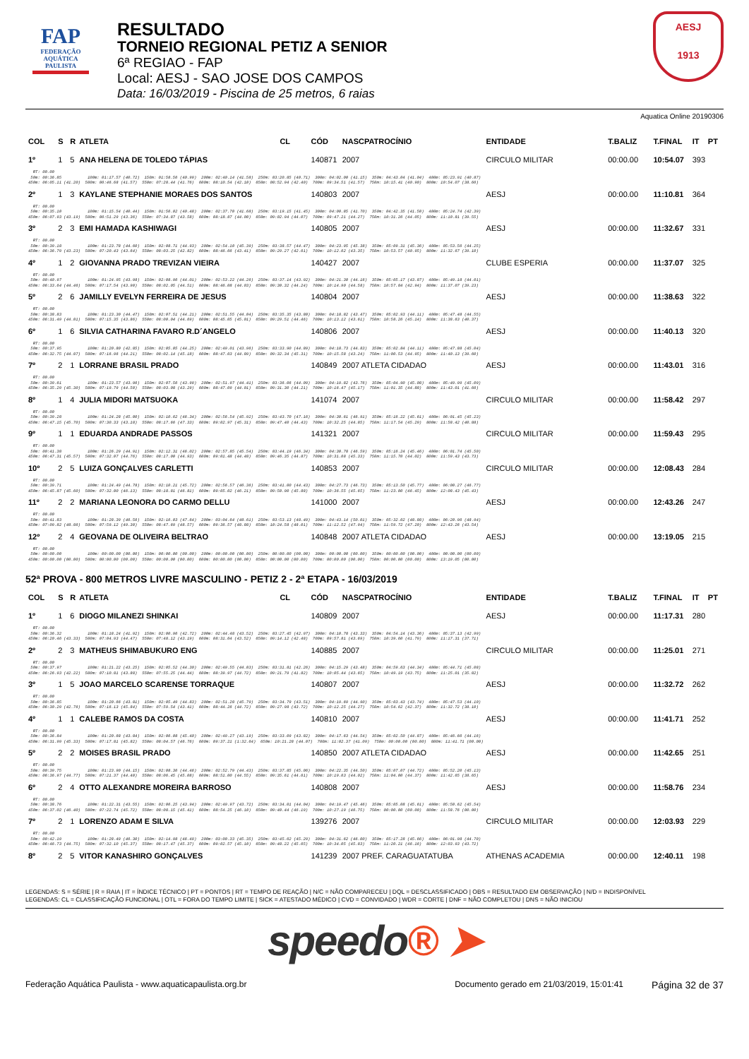FAP
FEDERAÇÃO
AQUÁTICA
PAULISTA
RESULTADO
TORNEIO REGIONAL PETIZ A SENIOR
6ª REGIAO - FAP
Local: AESJ - SAO JOSE DOS CAMPOS
Data: 16/03/2019 - Piscina de 25 metros, 6 raias
AESJ
1913
Aquatica Online 20190306
| COL | S | R | ATLETA | CL | CÓD | NASCPATROCÍNIO | ENTIDADE | T.BALIZ | T.FINAL | IT | PT |
| --- | --- | --- | --- | --- | --- | --- | --- | --- | --- | --- | --- |
| 1º | 1 | 5 | ANA HELENA DE TOLEDO TÁPIAS | | 140871 | 2007 | CIRCULO MILITAR | 00:00.00 | 10:54.07 | 393 | |
| RT: 00.00 50m: 00:36.85 100m: 01:17.57 (40.72) 150m: 01:58.56 (40.99) 200m: 02:40.14 (41.58) 250m: 03:20.85 (40.71) 300m: 04:02.00 (41.15) 350m: 04:43.04 (41.04) 400m: 05:23.91 (40.87) 450m: 06:05.11 (41.20) 500m: 06:46.68 (41.57) 550m: 07:28.44 (41.76) 600m: 08:10.54 (42.10) 650m: 08:52.94 (42.40) 700m: 09:34.51 (41.57) 750m: 10:15.41 (40.90) 800m: 10:54.07 (38.66) | | | | | | | | | | | |
| 2º | 1 | 3 | KAYLANE STEPHANIE MORAES DOS SANTOS | | 140803 | 2007 | AESJ | 00:00.00 | 11:10.81 | 364 | |
| RT: 00.00 50m: 00:35.10 100m: 01:15.54 (40.44) 150m: 01:56.02 (40.48) 200m: 02:37.70 (41.68) 250m: 03:19.15 (41.45) 300m: 04:00.85 (41.70) 350m: 04:42.35 (41.50) 400m: 05:24.74 (42.39) 450m: 06:07.93 (43.19) 500m: 06:51.29 (43.36) 550m: 07:34.87 (43.58) 600m: 08:18.87 (44.00) 650m: 09:02.94 (44.07) 700m: 09:47.21 (44.27) 750m: 10:31.26 (44.05) 800m: 11:10.81 (39.55) | | | | | | | | | | | |
| 3º | 2 | 3 | EMI HAMADA KASHIWAGI | | 140805 | 2007 | AESJ | 00:00.00 | 11:32.67 | 331 | |
| RT: 00.00 50m: 00:39.18 100m: 01:23.78 (44.60) 150m: 02:08.71 (44.93) 200m: 02:54.10 (45.39) 250m: 03:38.57 (44.47) 300m: 04:23.95 (45.38) 350m: 05:09.31 (45.36) 400m: 05:53.56 (44.25) 450m: 06:36.79 (43.23) 500m: 07:20.43 (43.64) 550m: 08:03.25 (42.82) 600m: 08:46.66 (43.41) 650m: 09:29.27 (42.61) 700m: 10:12.62 (43.35) 750m: 10:53.57 (40.95) 800m: 11:32.67 (39.10) | | | | | | | | | | | |
| 4º | 1 | 2 | GIOVANNA PRADO TREVIZAN VIEIRA | | 140427 | 2007 | CLUBE ESPERIA | 00:00.00 | 11:37.07 | 325 | |
| RT: 00.00 50m: 00:40.97 100m: 01:24.95 (43.98) 150m: 02:08.96 (44.01) 200m: 02:53.22 (44.26) 250m: 03:37.14 (43.92) 300m: 04:21.30 (44.16) 350m: 05:05.17 (43.87) 400m: 05:49.18 (44.01) 450m: 06:33.64 (44.46) 500m: 07:17.54 (43.90) 550m: 08:02.05 (44.51) 600m: 08:46.08 (44.03) 650m: 09:30.32 (44.24) 700m: 10:14.90 (44.58) 750m: 10:57.84 (42.94) 800m: 11:37.07 (39.23) | | | | | | | | | | | |
| 5º | 2 | 6 | JAMILLY EVELYN FERREIRA DE JESUS | | 140804 | 2007 | AESJ | 00:00.00 | 11:38.63 | 322 | |
| RT: 00.00 50m: 00:38.83 100m: 01:23.30 (44.47) 150m: 02:07.51 (44.21) 200m: 02:51.55 (44.04) 250m: 03:35.35 (43.80) 300m: 04:18.82 (43.47) 350m: 05:02.93 (44.11) 400m: 05:47.48 (44.55) 450m: 06:31.49 (44.01) 500m: 07:15.35 (43.86) 550m: 08:00.04 (44.69) 600m: 08:45.05 (45.01) 650m: 09:29.51 (44.46) 700m: 10:13.12 (43.61) 750m: 10:58.26 (45.14) 800m: 11:38.63 (40.37) | | | | | | | | | | | |
| 6º | 1 | 6 | SILVIA CATHARINA FAVARO R.D´ANGELO | | 140806 | 2007 | AESJ | 00:00.00 | 11:40.13 | 320 | |
| RT: 00.00 50m: 00:37.95 100m: 01:20.80 (42.85) 150m: 02:05.05 (44.25) 200m: 02:49.01 (43.96) 250m: 03:33.90 (44.89) 300m: 04:18.73 (44.83) 350m: 05:02.84 (44.11) 400m: 05:47.88 (45.04) 450m: 06:32.75 (44.87) 500m: 07:16.96 (44.21) 550m: 08:02.14 (45.18) 600m: 08:47.03 (44.89) 650m: 09:32.34 (45.31) 700m: 10:15.58 (43.24) 750m: 11:00.53 (44.95) 800m: 11:40.13 (39.60) | | | | | | | | | | | |
| 7º | 2 | 1 | LORRANE BRASIL PRADO | | 140849 | 2007 ATLETA CIDADAO | AESJ | 00:00.00 | 11:43.01 | 316 | |
| RT: 00.00 50m: 00:39.61 100m: 01:23.57 (43.96) 150m: 02:07.56 (43.99) 200m: 02:51.97 (44.41) 250m: 03:36.06 (44.09) 300m: 04:19.82 (43.76) 350m: 05:04.90 (45.08) 400m: 05:49.99 (45.09) 450m: 06:35.29 (45.30) 500m: 07:19.79 (44.50) 550m: 08:03.08 (43.29) 600m: 08:47.09 (44.01) 650m: 09:31.30 (44.21) 700m: 10:16.47 (45.17) 750m: 11:01.35 (44.88) 800m: 11:43.01 (41.66) | | | | | | | | | | | |
| 8º | 1 | 4 | JULIA MIDORI MATSUOKA | | 141074 | 2007 | CIRCULO MILITAR | 00:00.00 | 11:58.42 | 297 | |
| RT: 00.00 50m: 00:39.28 100m: 01:24.28 (45.00) 150m: 02:10.62 (46.34) 200m: 02:56.54 (45.92) 250m: 03:43.70 (47.16) 300m: 04:30.61 (46.91) 350m: 05:16.22 (45.61) 400m: 06:01.45 (45.23) 450m: 06:47.15 (45.70) 500m: 07:30.33 (43.18) 550m: 08:17.66 (47.33) 600m: 09:02.97 (45.31) 650m: 09:47.40 (44.43) 700m: 10:32.25 (44.85) 750m: 11:17.54 (45.29) 800m: 11:58.42 (40.88) | | | | | | | | | | | |
| 9º | 1 | 1 | EDUARDA ANDRADE PASSOS | | 141321 | 2007 | CIRCULO MILITAR | 00:00.00 | 11:59.43 | 295 | |
| RT: 00.00 50m: 00:41.38 100m: 01:26.29 (44.91) 150m: 02:12.31 (46.02) 200m: 02:57.85 (45.54) 250m: 03:44.19 (46.34) 300m: 04:30.78 (46.59) 350m: 05:16.24 (45.46) 400m: 06:01.74 (45.50) 450m: 06:47.31 (45.57) 500m: 07:32.07 (44.76) 550m: 08:17.00 (44.93) 600m: 09:01.48 (44.48) 650m: 09:46.35 (44.87) 700m: 10:31.68 (45.33) 750m: 11:15.70 (44.02) 800m: 11:59.43 (43.73) | | | | | | | | | | | |
| 10º | 2 | 5 | LUIZA GONÇALVES CARLETTI | | 140853 | 2007 | CIRCULO MILITAR | 00:00.00 | 12:08.43 | 284 | |
| RT: 00.00 50m: 00:39.71 100m: 01:24.49 (44.78) 150m: 02:10.21 (45.72) 200m: 02:56.57 (46.36) 250m: 03:41.00 (44.43) 300m: 04:27.73 (46.73) 350m: 05:13.50 (45.77) 400m: 06:00.27 (46.77) 450m: 06:45.87 (45.60) 500m: 07:32.00 (46.13) 550m: 08:18.81 (46.81) 600m: 09:05.02 (46.21) 650m: 09:50.90 (45.88) 700m: 10:36.55 (45.65) 750m: 11:23.00 (46.45) 800m: 12:08.43 (45.43) | | | | | | | | | | | |
| 11º | 2 | 2 | MARIANA LEONORA DO CARMO DELLU | | 141000 | 2007 | AESJ | 00:00.00 | 12:43.26 | 247 | |
| RT: 00.00 50m: 00:41.83 100m: 01:28.39 (46.56) 150m: 02:16.03 (47.64) 200m: 03:04.64 (48.61) 250m: 03:53.13 (48.49) 300m: 04:43.14 (50.01) 350m: 05:32.02 (48.88) 400m: 06:20.96 (48.94) 450m: 07:09.82 (48.86) 500m: 07:59.12 (49.30) 550m: 08:47.69 (48.57) 600m: 09:36.57 (48.88) 650m: 10:24.58 (48.01) 700m: 11:12.52 (47.94) 750m: 11:59.72 (47.20) 800m: 12:43.26 (43.54) | | | | | | | | | | | |
| 12º | 2 | 4 | GEOVANA DE OLIVEIRA BELTRAO | | 140848 | 2007 ATLETA CIDADAO | AESJ | 00:00.00 | 13:19.05 | 215 | |
| RT: 00.00 50m: 00:00.00 100m: 00:00.00 (00.00) 150m: 00:00.00 (00.00) 200m: 00:00.00 (00.00) 250m: 00:00.00 (00.00) 300m: 00:00.00 (00.00) 350m: 00:00.00 (00.00) 400m: 00:00.00 (00.00) 450m: 00:00.00 (00.00) 500m: 00:00.00 (00.00) 550m: 00:00.00 (00.00) 600m: 00:00.00 (00.00) 650m: 00:00.00 (00.00) 700m: 00:00.00 (00.00) 750m: 00:00.00 (00.00) 800m: 13:19.05 (00.00) | | | | | | | | | | | |
52ª PROVA - 800 METROS LIVRE MASCULINO - PETIZ 2 - 2ª ETAPA - 16/03/2019
| COL | S | R | ATLETA | CL | CÓD | NASCPATROCÍNIO | ENTIDADE | T.BALIZ | T.FINAL | IT | PT |
| --- | --- | --- | --- | --- | --- | --- | --- | --- | --- | --- | --- |
| 1º | 1 | 6 | DIOGO MILANEZI SHINKAI | | 140809 | 2007 | AESJ | 00:00.00 | 11:17.31 | 280 | |
| RT: 00.00 50m: 00:36.32 100m: 01:18.24 (41.92) 150m: 02:00.96 (42.72) 200m: 02:44.48 (43.52) 250m: 03:27.45 (42.97) 300m: 04:10.78 (43.33) 350m: 04:54.14 (43.36) 400m: 05:37.13 (42.99) 450m: 06:20.46 (43.33) 500m: 07:04.93 (44.47) 550m: 07:48.12 (43.19) 600m: 08:31.64 (43.52) 650m: 09:14.12 (42.48) 700m: 09:57.81 (43.69) 750m: 10:39.60 (41.79) 800m: 11:17.31 (37.71) | | | | | | | | | | | |
| 2º | 2 | 3 | MATHEUS SHIMABUKURO ENG | | 140885 | 2007 | CIRCULO MILITAR | 00:00.00 | 11:25.01 | 271 | |
| RT: 00.00 50m: 00:37.97 100m: 01:21.22 (43.25) 150m: 02:05.52 (44.30) 200m: 02:49.55 (44.03) 250m: 03:31.81 (42.26) 300m: 04:15.29 (43.48) 350m: 04:59.63 (44.34) 400m: 05:44.71 (45.08) 450m: 06:26.93 (42.22) 500m: 07:10.81 (43.88) 550m: 07:55.25 (44.44) 600m: 08:39.97 (44.72) 650m: 09:21.79 (41.82) 700m: 10:05.44 (43.65) 750m: 10:49.19 (43.75) 800m: 11:25.01 (35.82) | | | | | | | | | | | |
| 3º | 1 | 5 | JOAO MARCELO SCARENSE TORRAQUE | | 140807 | 2007 | AESJ | 00:00.00 | 11:32.72 | 262 | |
| RT: 00.00 50m: 00:36.85 100m: 01:20.66 (43.81) 150m: 02:05.49 (44.83) 200m: 02:51.28 (45.79) 250m: 03:34.79 (43.51) 300m: 04:19.69 (44.90) 350m: 05:03.43 (43.74) 400m: 05:47.53 (44.10) 450m: 06:30.29 (42.76) 500m: 07:16.13 (45.84) 550m: 07:59.54 (43.41) 600m: 08:44.26 (44.72) 650m: 09:27.98 (43.72) 700m: 10:12.25 (44.27) 750m: 10:54.62 (42.37) 800m: 11:32.72 (38.10) | | | | | | | | | | | |
| 4º | 1 | 1 | CALEBE RAMOS DA COSTA | | 140810 | 2007 | AESJ | 00:00.00 | 11:41.71 | 252 | |
| RT: 00.00 50m: 00:36.84 100m: 01:20.68 (43.84) 150m: 02:06.08 (45.40) 200m: 02:49.27 (43.19) 250m: 03:33.09 (43.82) 300m: 04:17.63 (44.54) 350m: 05:02.50 (44.87) 400m: 05:46.66 (44.16) 450m: 06:31.99 (45.33) 500m: 07:17.81 (45.82) 550m: 08:04.57 (46.76) 600m: 09:37.21 (1:32.64) 650m: 10:21.28 (44.07) 700m: 11:02.37 (41.09) 750m: 00:00.00 (00.00) 800m: 11:41.71 (00.00) | | | | | | | | | | | |
| 5º | 2 | 2 | MOISES BRASIL PRADO | | 140850 | 2007 ATLETA CIDADAO | AESJ | 00:00.00 | 11:42.65 | 251 | |
| RT: 00.00 50m: 00:39.75 100m: 01:23.90 (44.15) 150m: 02:08.36 (44.46) 200m: 02:52.79 (44.43) 250m: 03:37.85 (45.06) 300m: 04:22.35 (44.50) 350m: 05:07.07 (44.72) 400m: 05:52.20 (45.13) 450m: 06:36.97 (44.77) 500m: 07:21.37 (44.40) 550m: 08:06.45 (45.08) 600m: 08:51.00 (44.55) 650m: 09:35.61 (44.61) 700m: 10:19.63 (44.02) 750m: 11:04.00 (44.37) 800m: 11:42.65 (38.65) | | | | | | | | | | | |
| 6º | 2 | 4 | OTTO ALEXANDRE MOREIRA BARROSO | | 140808 | 2007 | AESJ | 00:00.00 | 11:58.76 | 234 | |
| RT: 00.00 50m: 00:38.76 100m: 01:22.31 (43.55) 150m: 02:06.25 (43.94) 200m: 02:49.97 (43.72) 250m: 03:34.01 (44.04) 300m: 04:19.47 (45.46) 350m: 05:05.08 (45.61) 400m: 05:50.62 (45.54) 450m: 06:37.02 (46.40) 500m: 07:22.74 (45.72) 550m: 08:08.15 (45.41) 600m: 08:54.25 (46.10) 650m: 09:40.44 (46.19) 700m: 10:27.19 (46.75) 750m: 00:00.00 (00.00) 800m: 11:58.76 (00.00) | | | | | | | | | | | |
| 7º | 2 | 1 | LORENZO ADAM E SILVA | | 139276 | 2007 | CIRCULO MILITAR | 00:00.00 | 12:03.93 | 229 | |
| RT: 00.00 50m: 00:42.19 100m: 01:28.49 (46.30) 150m: 02:14.98 (46.49) 200m: 03:00.33 (45.35) 250m: 03:45.62 (45.29) 300m: 04:31.62 (46.00) 350m: 05:17.28 (45.66) 400m: 06:01.98 (44.70) 450m: 06:46.73 (44.75) 500m: 07:32.10 (45.37) 550m: 08:17.47 (45.37) 600m: 09:02.57 (45.10) 650m: 09:48.22 (45.65) 700m: 10:34.05 (45.83) 750m: 11:20.21 (46.16) 800m: 12:03.93 (43.72) | | | | | | | | | | | |
| 8º | 2 | 5 | VITOR KANASHIRO GONÇALVES | | 141239 | 2007 PREF. CARAGUATATUBA | ATHENAS ACADEMIA | 00:00.00 | 12:40.11 | 198 | |
LEGENDAS: S = SÉRIE | R = RAIA | IT = ÍNDICE TÉCNICO | PT = PONTOS | RT = TEMPO DE REAÇÃO | N/C = NÃO COMPARECEU | DQL = DESCLASSIFICADO | OBS = RESULTADO EM OBSERVAÇÃO | N/D = INDISPONÍVEL
LEGENDAS: CL = CLASSIFICAÇÃO FUNCIONAL | OTL = FORA DO TEMPO LIMITE | SICK = ATESTADO MÉDICO | CVD = CONVIDADO | WDR = CORTE | DNF = NÃO COMPLETOU | DNS = NÃO INICIOU
speedo® ➤
Federação Aquática Paulista - www.aquaticapaulista.org.br
Documento gerado em 21/03/2019, 15:01:41
Página 32 de 37